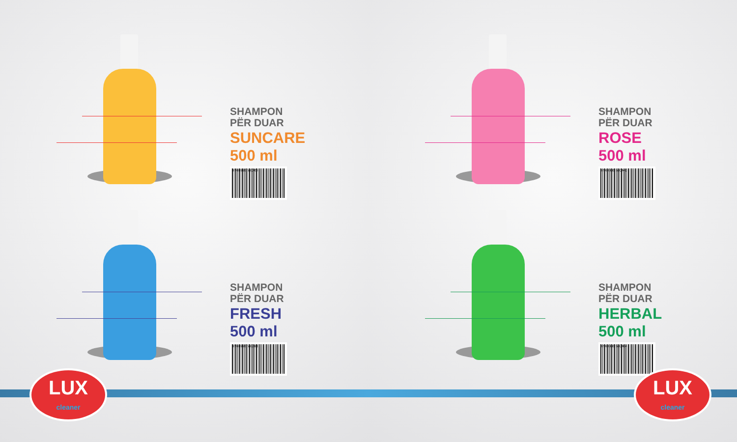SHAMPON
PËR DUAR
SUNCARE 500 ml
3 903995 590457
SHAMPON
PËR DUAR
FRESH 500 ml
3 903995 590389
SHAMPON
PËR DUAR
ROSE 500 ml
3 903995 590440
SHAMPON
PËR DUAR
HERBAL 500 ml
3 903995 590464
LUX
cleaner
LUX
cleaner